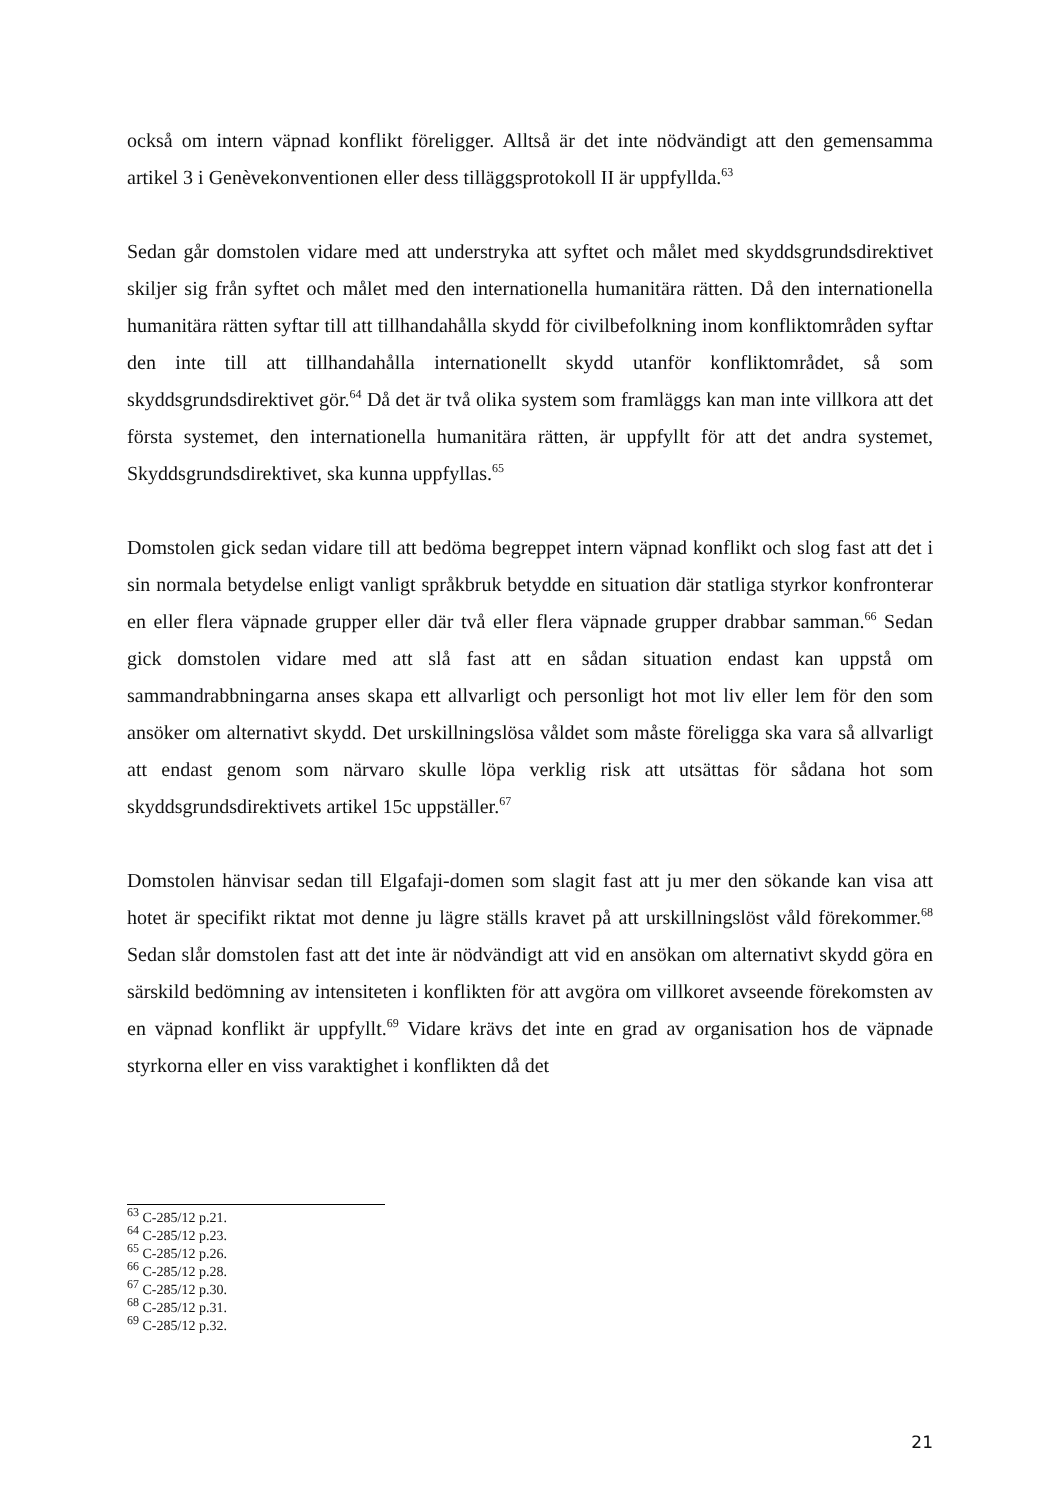också om intern väpnad konflikt föreligger. Alltså är det inte nödvändigt att den gemensamma artikel 3 i Genèvekonventionen eller dess tilläggsprotokoll II är uppfyllda.<sup>63</sup>
Sedan går domstolen vidare med att understryka att syftet och målet med skyddsgrundsdirektivet skiljer sig från syftet och målet med den internationella humanitära rätten. Då den internationella humanitära rätten syftar till att tillhandahålla skydd för civilbefolkning inom konfliktområden syftar den inte till att tillhandahålla internationellt skydd utanför konfliktområdet, så som skyddsgrundsdirektivet gör.<sup>64</sup> Då det är två olika system som framläggs kan man inte villkora att det första systemet, den internationella humanitära rätten, är uppfyllt för att det andra systemet, Skyddsgrundsdirektivet, ska kunna uppfyllas.<sup>65</sup>
Domstolen gick sedan vidare till att bedöma begreppet intern väpnad konflikt och slog fast att det i sin normala betydelse enligt vanligt språkbruk betydde en situation där statliga styrkor konfronterar en eller flera väpnade grupper eller där två eller flera väpnade grupper drabbar samman.<sup>66</sup> Sedan gick domstolen vidare med att slå fast att en sådan situation endast kan uppstå om sammandrabbningarna anses skapa ett allvarligt och personligt hot mot liv eller lem för den som ansöker om alternativt skydd. Det urskillningslösa våldet som måste föreligga ska vara så allvarligt att endast genom som närvaro skulle löpa verklig risk att utsättas för sådana hot som skyddsgrundsdirektivets artikel 15c uppställer.<sup>67</sup>
Domstolen hänvisar sedan till Elgafaji-domen som slagit fast att ju mer den sökande kan visa att hotet är specifikt riktat mot denne ju lägre ställs kravet på att urskillningslöst våld förekommer.<sup>68</sup> Sedan slår domstolen fast att det inte är nödvändigt att vid en ansökan om alternativt skydd göra en särskild bedömning av intensiteten i konflikten för att avgöra om villkoret avseende förekomsten av en väpnad konflikt är uppfyllt.<sup>69</sup> Vidare krävs det inte en grad av organisation hos de väpnade styrkorna eller en viss varaktighet i konflikten då det
<sup>63</sup> C-285/12 p.21.
<sup>64</sup> C-285/12 p.23.
<sup>65</sup> C-285/12 p.26.
<sup>66</sup> C-285/12 p.28.
<sup>67</sup> C-285/12 p.30.
<sup>68</sup> C-285/12 p.31.
<sup>69</sup> C-285/12 p.32.
21